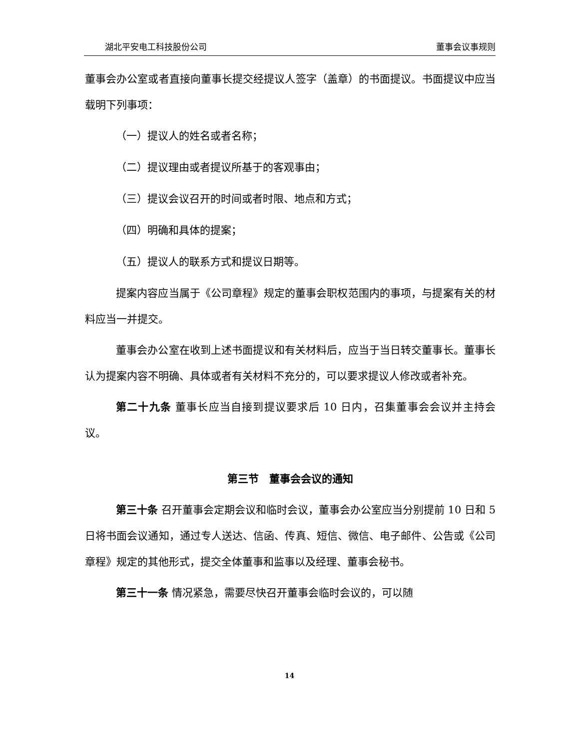湖北平安电工科技股份公司 董事会议事规则
董事会办公室或者直接向董事长提交经提议人签字（盖章）的书面提议。书面提议中应当载明下列事项：
（一）提议人的姓名或者名称；
（二）提议理由或者提议所基于的客观事由；
（三）提议会议召开的时间或者时限、地点和方式；
（四）明确和具体的提案；
（五）提议人的联系方式和提议日期等。
提案内容应当属于《公司章程》规定的董事会职权范围内的事项，与提案有关的材料应当一并提交。
董事会办公室在收到上述书面提议和有关材料后，应当于当日转交董事长。董事长认为提案内容不明确、具体或者有关材料不充分的，可以要求提议人修改或者补充。
第二十九条 董事长应当自接到提议要求后 10 日内，召集董事会会议并主持会议。
第三节　董事会会议的通知
第三十条 召开董事会定期会议和临时会议，董事会办公室应当分别提前 10 日和 5 日将书面会议通知，通过专人送达、信函、传真、短信、微信、电子邮件、公告或《公司章程》规定的其他形式，提交全体董事和监事以及经理、董事会秘书。
第三十一条 情况紧急，需要尽快召开董事会临时会议的，可以随
14